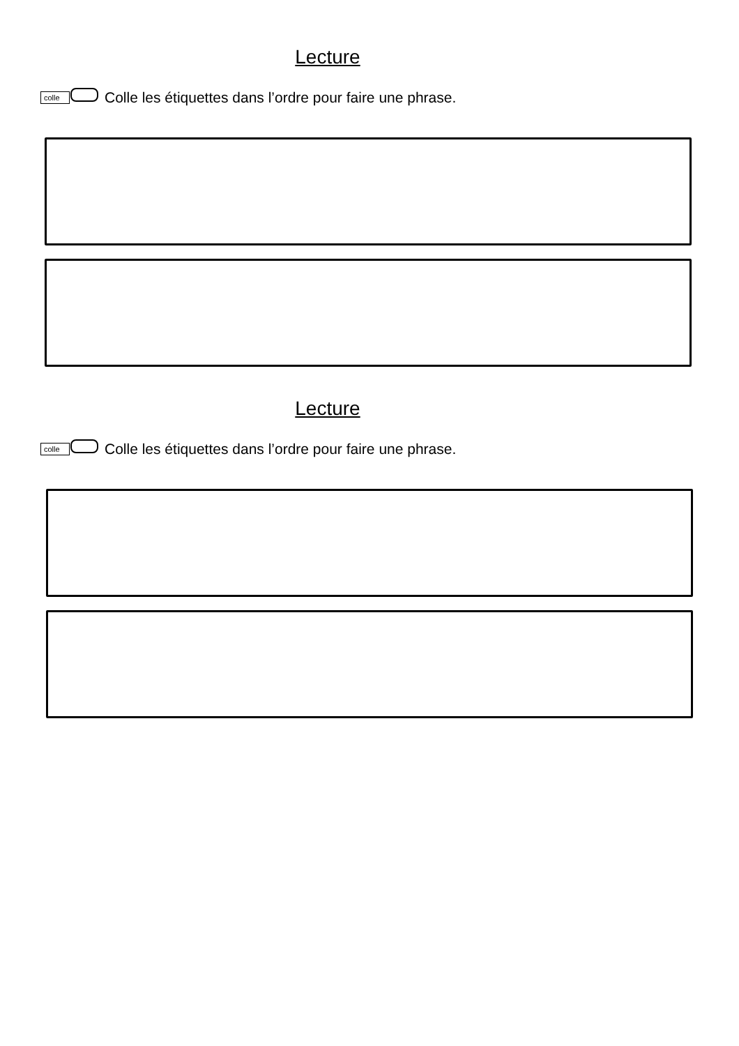Lecture
colle Colle les étiquettes dans l’ordre pour faire une phrase.
Lecture
colle Colle les étiquettes dans l’ordre pour faire une phrase.